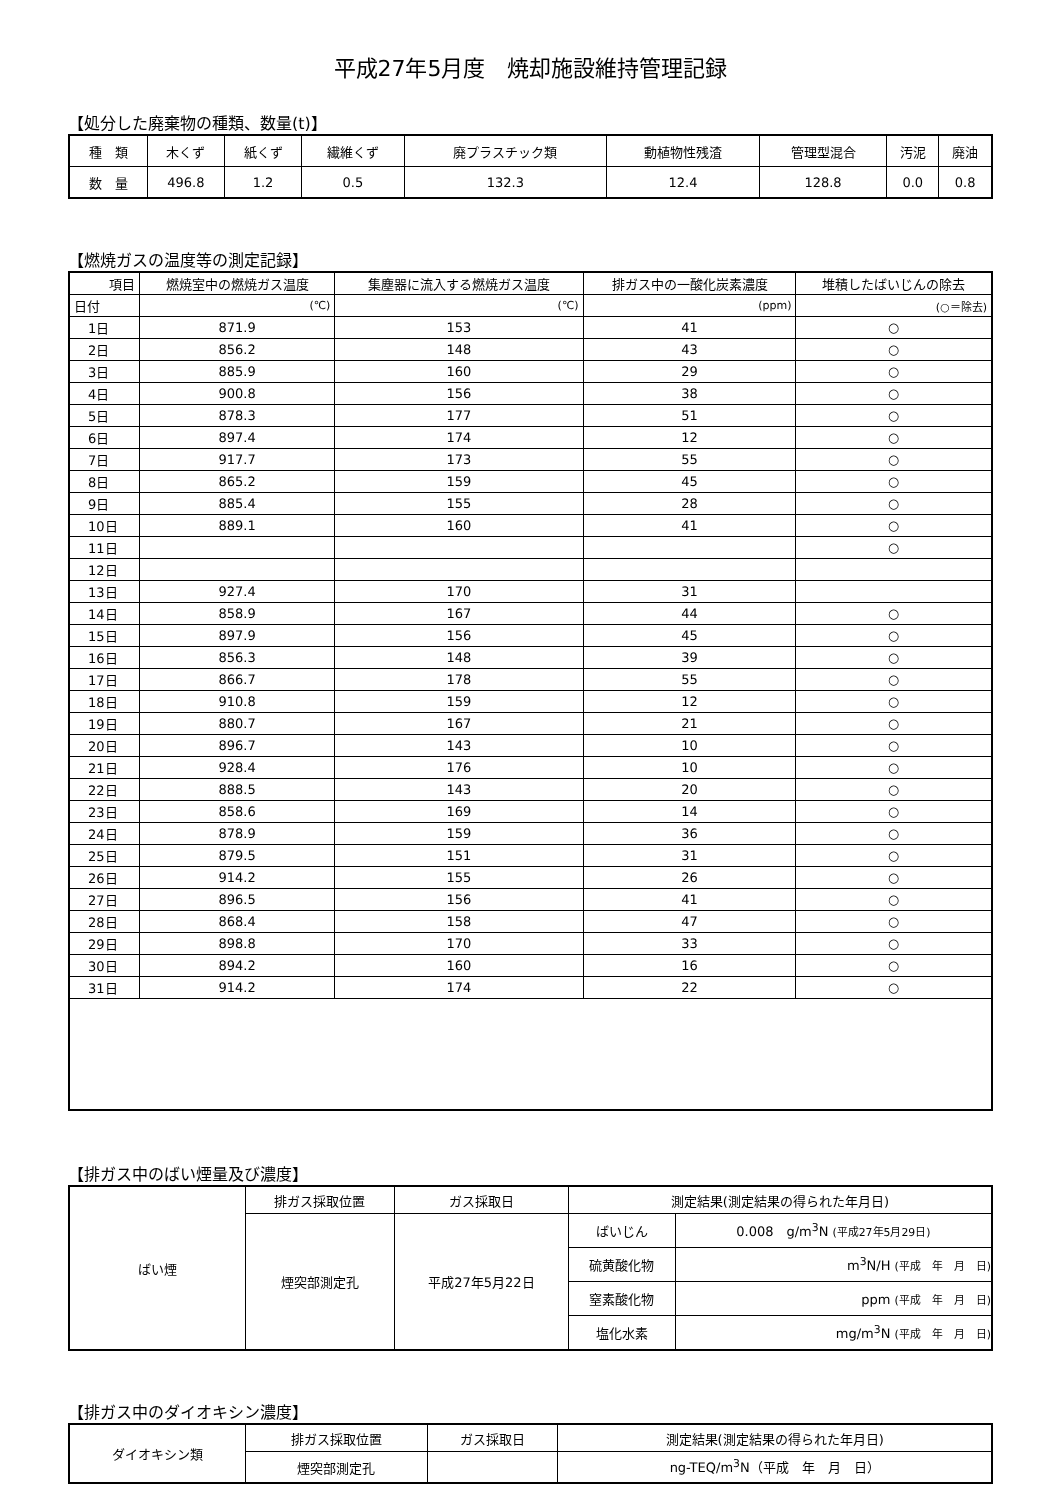平成27年5月度　焼却施設維持管理記録
【処分した廃棄物の種類、数量(t)】
| 種 類 | 木くず | 紙くず | 繊維くず | 廃プラスチック類 | 動植物性残渣 | 管理型混合 | 汚泥 | 廃油 |
| 数 量 | 496.8 | 1.2 | 0.5 | 132.3 | 12.4 | 128.8 | 0.0 | 0.8 |
【燃焼ガスの温度等の測定記録】
| 項目 | 燃焼室中の燃焼ガス温度 | 集塵器に流入する燃焼ガス温度 | 排ガス中の一酸化炭素濃度 | 堆積したばいじんの除去 |
| 日付 | (℃) | (℃) | (ppm) | (○＝除去) |
| 1日 | 871.9 | 153 | 41 | ○ |
| 2日 | 856.2 | 148 | 43 | ○ |
| 3日 | 885.9 | 160 | 29 | ○ |
| 4日 | 900.8 | 156 | 38 | ○ |
| 5日 | 878.3 | 177 | 51 | ○ |
| 6日 | 897.4 | 174 | 12 | ○ |
| 7日 | 917.7 | 173 | 55 | ○ |
| 8日 | 865.2 | 159 | 45 | ○ |
| 9日 | 885.4 | 155 | 28 | ○ |
| 10日 | 889.1 | 160 | 41 | ○ |
| 11日 | | | | ○ |
| 12日 | | | | |
| 13日 | 927.4 | 170 | 31 | |
| 14日 | 858.9 | 167 | 44 | ○ |
| 15日 | 897.9 | 156 | 45 | ○ |
| 16日 | 856.3 | 148 | 39 | ○ |
| 17日 | 866.7 | 178 | 55 | ○ |
| 18日 | 910.8 | 159 | 12 | ○ |
| 19日 | 880.7 | 167 | 21 | ○ |
| 20日 | 896.7 | 143 | 10 | ○ |
| 21日 | 928.4 | 176 | 10 | ○ |
| 22日 | 888.5 | 143 | 20 | ○ |
| 23日 | 858.6 | 169 | 14 | ○ |
| 24日 | 878.9 | 159 | 36 | ○ |
| 25日 | 879.5 | 151 | 31 | ○ |
| 26日 | 914.2 | 155 | 26 | ○ |
| 27日 | 896.5 | 156 | 41 | ○ |
| 28日 | 868.4 | 158 | 47 | ○ |
| 29日 | 898.8 | 170 | 33 | ○ |
| 30日 | 894.2 | 160 | 16 | ○ |
| 31日 | 914.2 | 174 | 22 | ○ |
【排ガス中のばい煙量及び濃度】
| ばい煙 | 排ガス採取位置 | ガス採取日 | 測定結果(測定結果の得られた年月日) | |
| | 煙突部測定孔 | 平成27年5月22日 | ばいじん | 0.008 g/m<sup>3</sup>N (平成27年5月29日) |
| | | | 硫黄酸化物 | m<sup>3</sup>N/H (平成 年 月 日) |
| | | | 窒素酸化物 | ppm (平成 年 月 日) |
| | | | 塩化水素 | mg/m<sup>3</sup>N (平成 年 月 日) |
【排ガス中のダイオキシン濃度】
| ダイオキシン類 | 排ガス採取位置 | ガス採取日 | 測定結果(測定結果の得られた年月日) |
| | 煙突部測定孔 | | ng-TEQ/m<sup>3</sup>N（平成 年 月 日） |